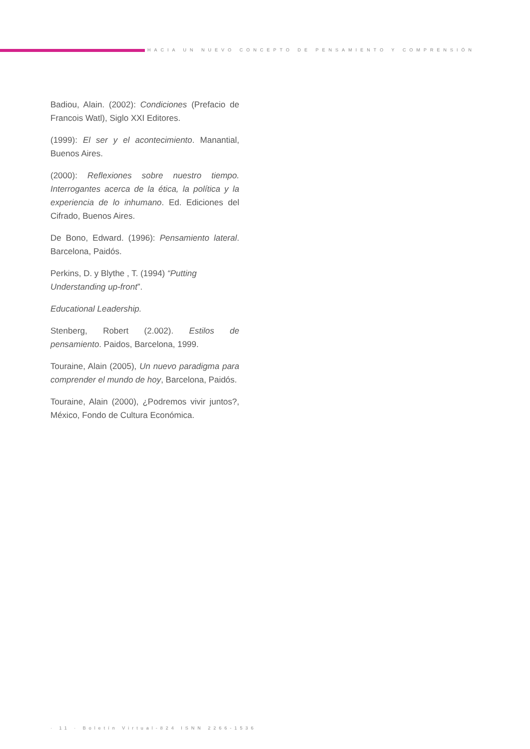HACIA UN NUEVO CONCEPTO DE PENSAMIENTO Y COMPRENSIÓN
Badiou, Alain. (2002): Condiciones (Prefacio de Francois Watl), Siglo XXI Editores.
(1999): El ser y el acontecimiento. Manantial, Buenos Aires.
(2000): Reflexiones sobre nuestro tiempo. Interrogantes acerca de la ética, la política y la experiencia de lo inhumano. Ed. Ediciones del Cifrado, Buenos Aires.
De Bono, Edward. (1996): Pensamiento lateral. Barcelona, Paidós.
Perkins, D. y Blythe , T. (1994) “Putting Understanding up-front”.
Educational Leadership.
Stenberg, Robert (2.002). Estilos de pensamiento. Paidos, Barcelona, 1999.
Touraine, Alain (2005), Un nuevo paradigma para comprender el mundo de hoy, Barcelona, Paidós.
Touraine, Alain (2000), ¿Podremos vivir juntos?, México, Fondo de Cultura Económica.
· 11 · Boletín Virtual-824 ISNN 2266-1536